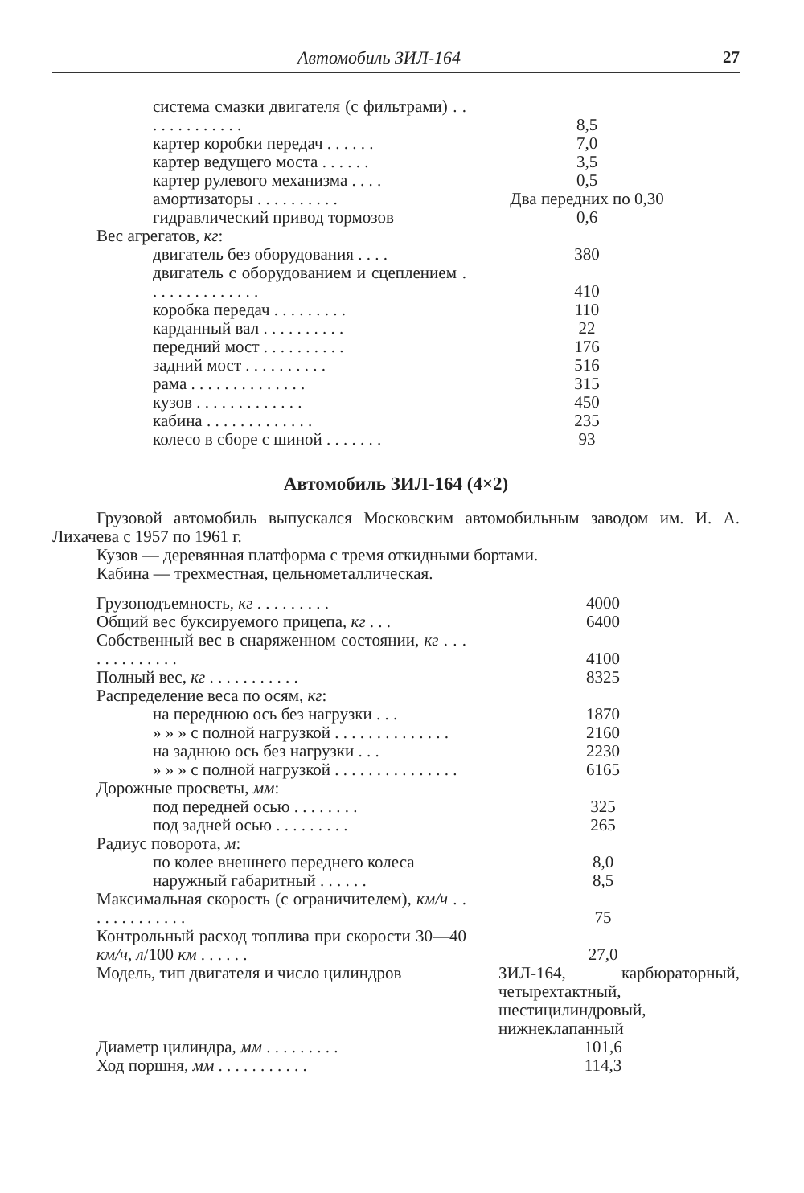Автомобиль ЗИЛ-164 27
| система смазки двигателя (с фильтрами) . . . . . . . . . . . . . | 8,5 |
| картер коробки передач . . . . . . | 7,0 |
| картер ведущего моста . . . . . . | 3,5 |
| картер рулевого механизма . . . . | 0,5 |
| амортизаторы . . . . . . . . . . | Два передних по 0,30 |
| гидравлический привод тормозов | 0,6 |
| Вес агрегатов, кг : | |
| двигатель без оборудования . . . . | 380 |
| двигатель с оборудованием и сцеплением . . . . . . . . . . . . . . | 410 |
| коробка передач . . . . . . . . . | 110 |
| карданный вал . . . . . . . . . . | 22 |
| передний мост . . . . . . . . . . | 176 |
| задний мост . . . . . . . . . . | 516 |
| рама . . . . . . . . . . . . . . | 315 |
| кузов . . . . . . . . . . . . . | 450 |
| кабина . . . . . . . . . . . . . | 235 |
| колесо в сборе с шиной . . . . . . . | 93 |
Автомобиль ЗИЛ-164 (4×2)
Грузовой автомобиль выпускался Московским автомобильным заводом им. И. А. Лихачева с 1957 по 1961 г.
Кузов — деревянная платформа с тремя откидными бортами.
Кабина — трехместная, цельнометаллическая.
| Грузоподъемность, кг . . . . . . . . . | 4000 |
| Общий вес буксируемого прицепа, кг . . . | 6400 |
| Собственный вес в снаряженном состоянии, кг . . . . . . . . . . . . . | 4100 |
| Полный вес, кг . . . . . . . . . . . | 8325 |
| Распределение веса по осям, кг : | |
| на переднюю ось без нагрузки . . . | 1870 |
| » » » с полной нагрузкой . . . . . . . . . . . . . . | 2160 |
| на заднюю ось без нагрузки . . . | 2230 |
| » » » с полной нагрузкой . . . . . . . . . . . . . . . | 6165 |
| Дорожные просветы, мм : | |
| под передней осью . . . . . . . . | 325 |
| под задней осью . . . . . . . . . | 265 |
| Радиус поворота, м : | |
| по колее внешнего переднего колеса | 8,0 |
| наружный габаритный . . . . . . | 8,5 |
| Максимальная скорость (с ограничителем), км/ч . . . . . . . . . . . . . | 75 |
| Контрольный расход топлива при скорости 30—40 км/ч , л /100 км . . . . . . | 27,0 |
| Модель, тип двигателя и число цилиндров | ЗИЛ-164, карбюраторный, четырехтактный, шестицилиндровый, нижнеклапанный |
| Диаметр цилиндра, мм . . . . . . . . . | 101,6 |
| Ход поршня, мм . . . . . . . . . . . | 114,3 |